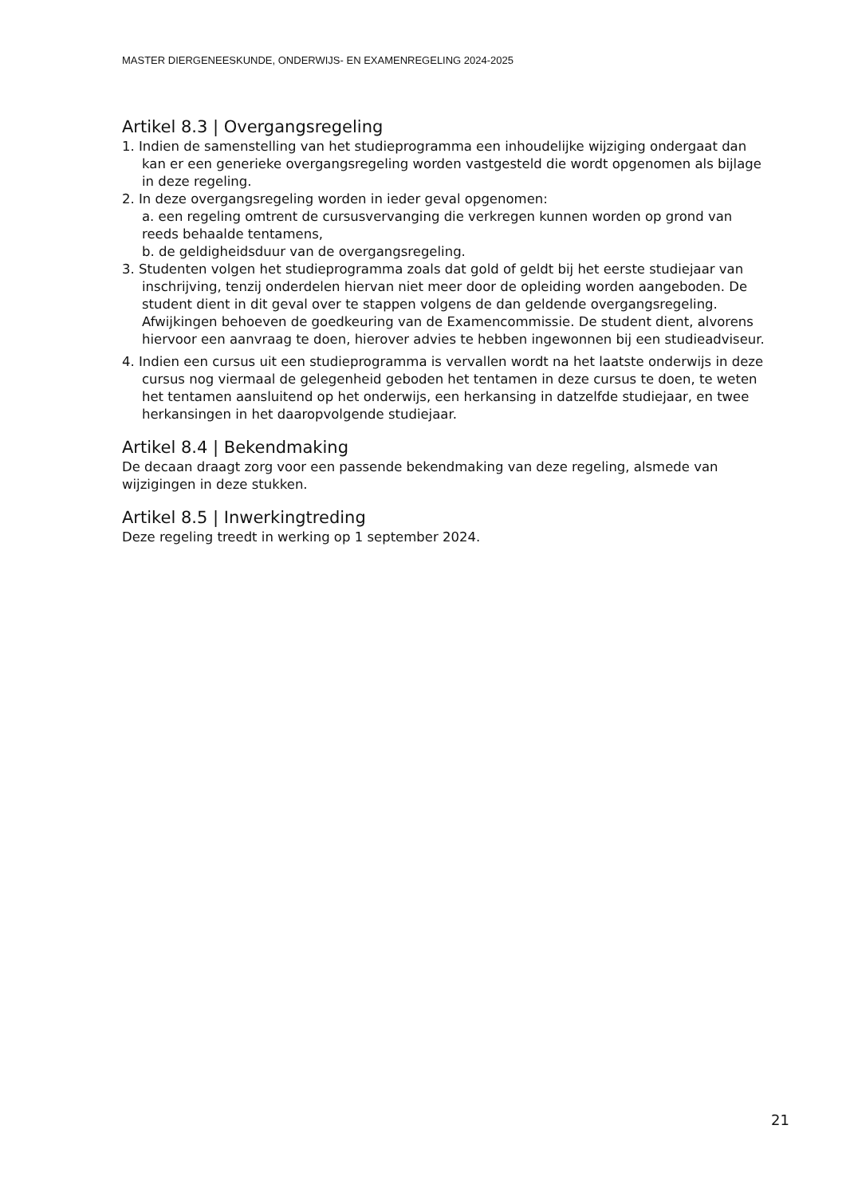MASTER DIERGENEESKUNDE, ONDERWIJS- EN EXAMENREGELING 2024-2025
Artikel 8.3 | Overgangsregeling
1. Indien de samenstelling van het studieprogramma een inhoudelijke wijziging ondergaat dan kan er een generieke overgangsregeling worden vastgesteld die wordt opgenomen als bijlage in deze regeling.
2. In deze overgangsregeling worden in ieder geval opgenomen:
a. een regeling omtrent de cursusvervanging die verkregen kunnen worden op grond van reeds behaalde tentamens,
b. de geldigheidsduur van de overgangsregeling.
3. Studenten volgen het studieprogramma zoals dat gold of geldt bij het eerste studiejaar van inschrijving, tenzij onderdelen hiervan niet meer door de opleiding worden aangeboden. De student dient in dit geval over te stappen volgens de dan geldende overgangsregeling. Afwijkingen behoeven de goedkeuring van de Examencommissie. De student dient, alvorens hiervoor een aanvraag te doen, hierover advies te hebben ingewonnen bij een studieadviseur.
4. Indien een cursus uit een studieprogramma is vervallen wordt na het laatste onderwijs in deze cursus nog viermaal de gelegenheid geboden het tentamen in deze cursus te doen, te weten het tentamen aansluitend op het onderwijs, een herkansing in datzelfde studiejaar, en twee herkansingen in het daaropvolgende studiejaar.
Artikel 8.4 | Bekendmaking
De decaan draagt zorg voor een passende bekendmaking van deze regeling, alsmede van wijzigingen in deze stukken.
Artikel 8.5 | Inwerkingtreding
Deze regeling treedt in werking op 1 september 2024.
21